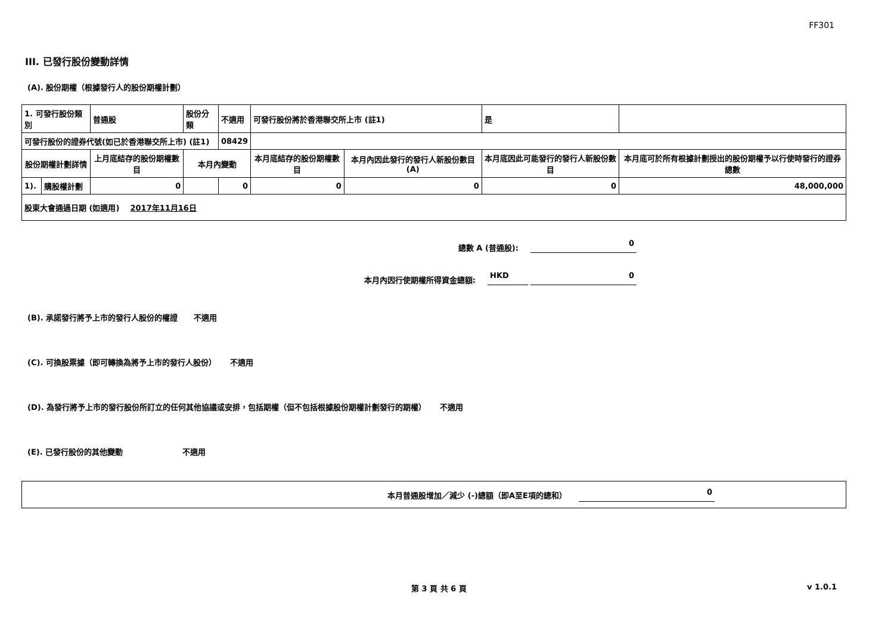FF301
III. 已發行股份變動詳情
(A). 股份期權（根據發行人的股份期權計劃）
| 1. 可發行股份類別 | | 普通股 | 股份分類 | 不適用 | 可發行股份將於香港聯交所上市 (註1) | | 是 | |
| 可發行股份的證券代號(如已於香港聯交所上市) (註1) | | | | 08429 | | | | |
| 股份期權計劃詳情 | | 上月底結存的股份期權數目 | 本月內變動 | | 本月底結存的股份期權數目 | 本月內因此發行的發行人新股份數目 (A) | 本月底因此可能發行的發行人新股份數目 | 本月底可於所有根據計劃授出的股份期權予以行使時發行的證券總數 |
| 1). | 購股權計劃 | 0 | | 0 | 0 | 0 | 0 | 48,000,000 |
| 股東大會通過日期 (如適用) 2017年11月16日 | | | | | | | | |
總數 A (普通股): 0
本月內因行使期權所得資金總額: HKD 0
(B). 承諾發行將予上市的發行人股份的權證 不適用
(C). 可換股票據（即可轉換為將予上市的發行人股份） 不適用
(D). 為發行將予上市的發行股份所訂立的任何其他協議或安排，包括期權（但不包括根據股份期權計劃發行的期權） 不適用
(E). 已發行股份的其他變動 不適用
本月普通股增加／減少 (-)總額（即A至E項的總和） 0
第 3 頁 共 6 頁 v 1.0.1